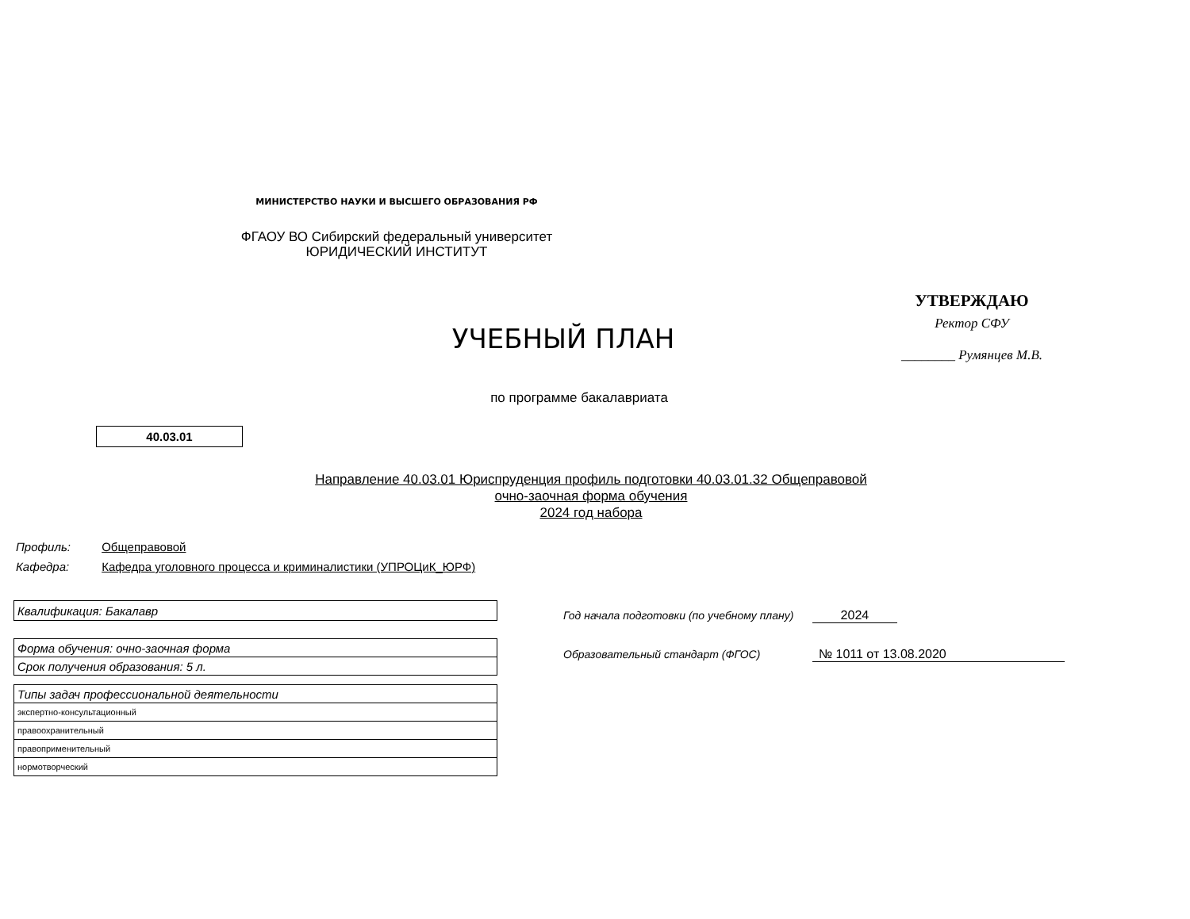МИНИСТЕРСТВО НАУКИ И ВЫСШЕГО ОБРАЗОВАНИЯ РФ
ФГАОУ ВО Сибирский федеральный университет
ЮРИДИЧЕСКИЙ ИНСТИТУТ
УТВЕРЖДАЮ
Ректор СФУ
________ Румянцев М.В.
УЧЕБНЫЙ ПЛАН
по программе бакалавриата
40.03.01
Направление 40.03.01 Юриспруденция профиль подготовки 40.03.01.32 Общеправовой
очно-заочная форма обучения
2024 год набора
Профиль: Общеправовой
Кафедра: Кафедра уголовного процесса и криминалистики (УПРОЦиК_ЮРФ)
| Квалификация: Бакалавр |
| Форма обучения: очно-заочная форма |
| Срок получения образования: 5 л. |
| Типы задач профессиональной деятельности |
| экспертно-консультационный |
| правоохранительный |
| правоприменительный |
| нормотворческий |
Год начала подготовки (по учебному плану) 2024
Образовательный стандарт (ФГОС) № 1011 от 13.08.2020